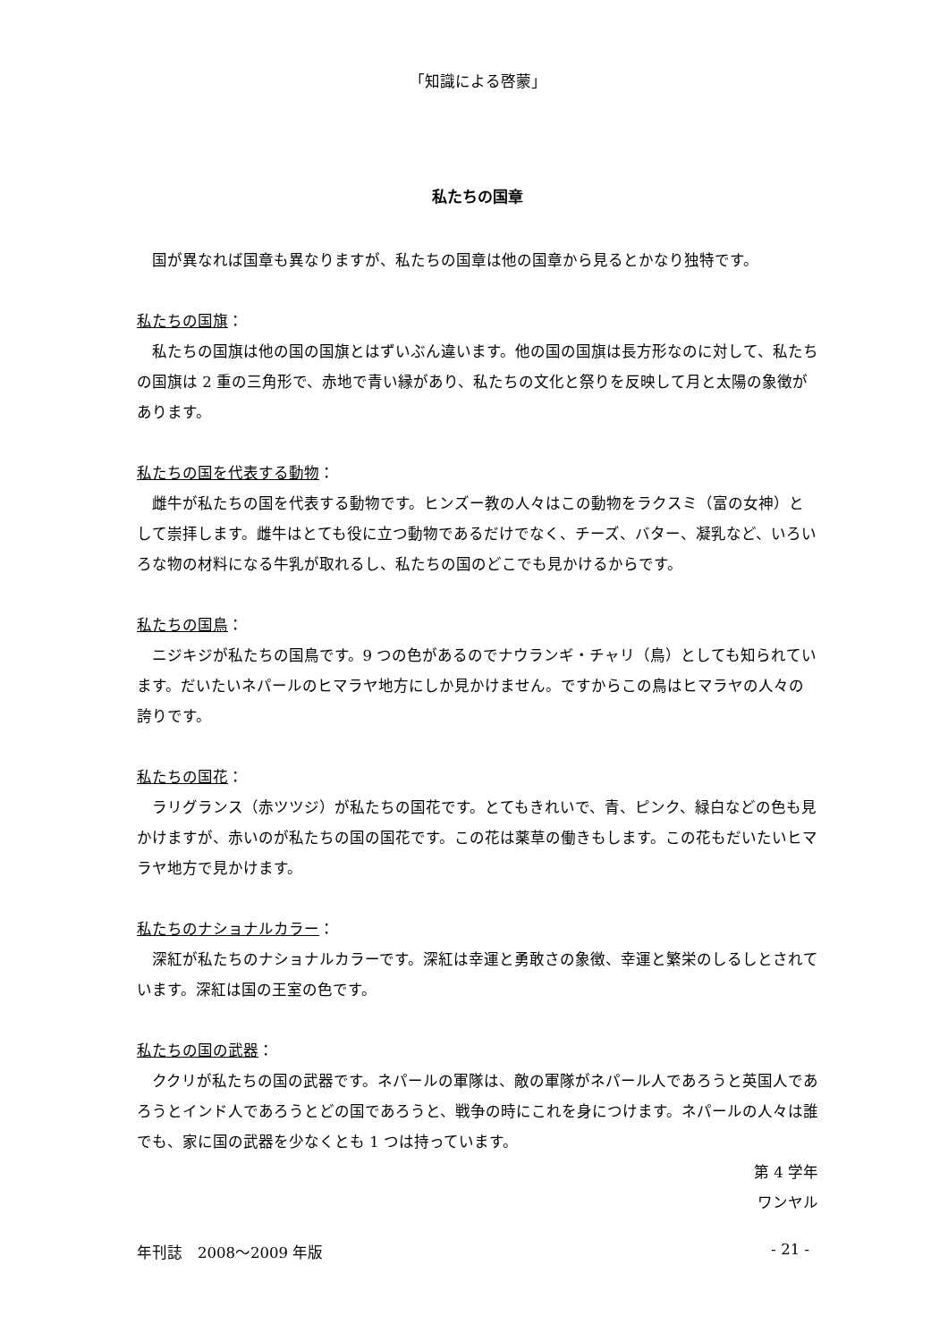「知識による啓蒙」
私たちの国章
国が異なれば国章も異なりますが、私たちの国章は他の国章から見るとかなり独特です。
私たちの国旗：
私たちの国旗は他の国の国旗とはずいぶん違います。他の国の国旗は長方形なのに対して、私たちの国旗は 2 重の三角形で、赤地で青い縁があり、私たちの文化と祭りを反映して月と太陽の象徴があります。
私たちの国を代表する動物：
雌牛が私たちの国を代表する動物です。ヒンズー教の人々はこの動物をラクスミ（富の女神）として崇拝します。雌牛はとても役に立つ動物であるだけでなく、チーズ、バター、凝乳など、いろいろな物の材料になる牛乳が取れるし、私たちの国のどこでも見かけるからです。
私たちの国鳥：
ニジキジが私たちの国鳥です。9 つの色があるのでナウランギ・チャリ（鳥）としても知られています。だいたいネパールのヒマラヤ地方にしか見かけません。ですからこの鳥はヒマラヤの人々の誇りです。
私たちの国花：
ラリグランス（赤ツツジ）が私たちの国花です。とてもきれいで、青、ピンク、緑白などの色も見かけますが、赤いのが私たちの国の国花です。この花は薬草の働きもします。この花もだいたいヒマラヤ地方で見かけます。
私たちのナショナルカラー：
深紅が私たちのナショナルカラーです。深紅は幸運と勇敢さの象徴、幸運と繁栄のしるしとされています。深紅は国の王室の色です。
私たちの国の武器：
ククリが私たちの国の武器です。ネパールの軍隊は、敵の軍隊がネパール人であろうと英国人であろうとインド人であろうとどの国であろうと、戦争の時にこれを身につけます。ネパールの人々は誰でも、家に国の武器を少なくとも 1 つは持っています。
第 4 学年
ワンヤル
年刊誌　2008～2009 年版 - 21 -